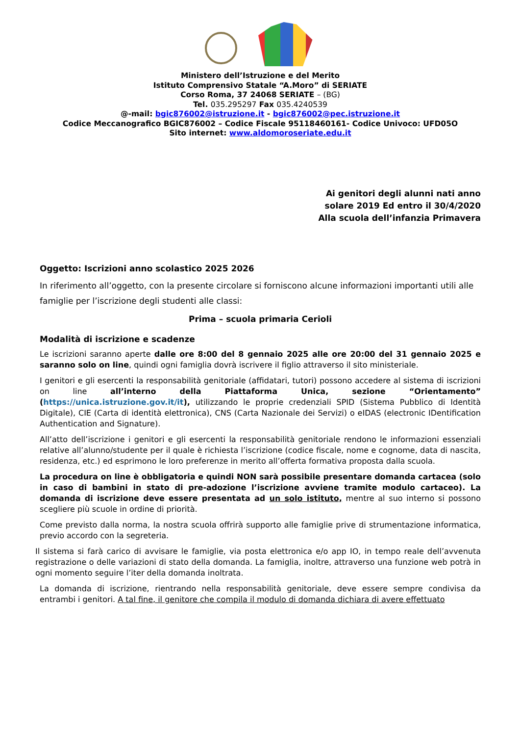Ministero dell’Istruzione e del Merito
Istituto Comprensivo Statale “A.Moro” di SERIATE
Corso Roma, 37 24068 SERIATE – (BG)
Tel. 035.295297 Fax 035.4240539
@-mail: bgic876002@istruzione.it - bgic876002@pec.istruzione.it
Codice Meccanografico BGIC876002 – Codice Fiscale 95118460161- Codice Univoco: UFD05O
Sito internet: www.aldomoroseriate.edu.it
Ai genitori degli alunni nati anno solare 2019 Ed entro il 30/4/2020
Alla scuola dell’infanzia Primavera
Oggetto: Iscrizioni anno scolastico 2025 2026
In riferimento all’oggetto, con la presente circolare si forniscono alcune informazioni importanti utili alle famiglie per l’iscrizione degli studenti alle classi:
Prima – scuola primaria Cerioli
Modalità di iscrizione e scadenze
Le iscrizioni saranno aperte dalle ore 8:00 del 8 gennaio 2025 alle ore 20:00 del 31 gennaio 2025 e saranno solo on line, quindi ogni famiglia dovrà iscrivere il figlio attraverso il sito ministeriale.
I genitori e gli esercenti la responsabilità genitoriale (affidatari, tutori) possono accedere al sistema di iscrizioni on line all’interno della Piattaforma Unica, sezione “Orientamento” (https://unica.istruzione.gov.it/it), utilizzando le proprie credenziali SPID (Sistema Pubblico di Identità Digitale), CIE (Carta di identità elettronica), CNS (Carta Nazionale dei Servizi) o eIDAS (electronic IDentification Authentication and Signature).
All’atto dell’iscrizione i genitori e gli esercenti la responsabilità genitoriale rendono le informazioni essenziali relative all’alunno/studente per il quale è richiesta l’iscrizione (codice fiscale, nome e cognome, data di nascita, residenza, etc.) ed esprimono le loro preferenze in merito all’offerta formativa proposta dalla scuola.
La procedura on line è obbligatoria e quindi NON sarà possibile presentare domanda cartacea (solo in caso di bambini in stato di pre-adozione l’iscrizione avviene tramite modulo cartaceo). La domanda di iscrizione deve essere presentata ad un solo istituto, mentre al suo interno si possono scegliere più scuole in ordine di priorità.
Come previsto dalla norma, la nostra scuola offrirà supporto alle famiglie prive di strumentazione informatica, previo accordo con la segreteria.
Il sistema si farà carico di avvisare le famiglie, via posta elettronica e/o app IO, in tempo reale dell’avvenuta registrazione o delle variazioni di stato della domanda. La famiglia, inoltre, attraverso una funzione web potrà in ogni momento seguire l’iter della domanda inoltrata.
La domanda di iscrizione, rientrando nella responsabilità genitoriale, deve essere sempre condivisa da entrambi i genitori. A tal fine, il genitore che compila il modulo di domanda dichiara di avere effettuato